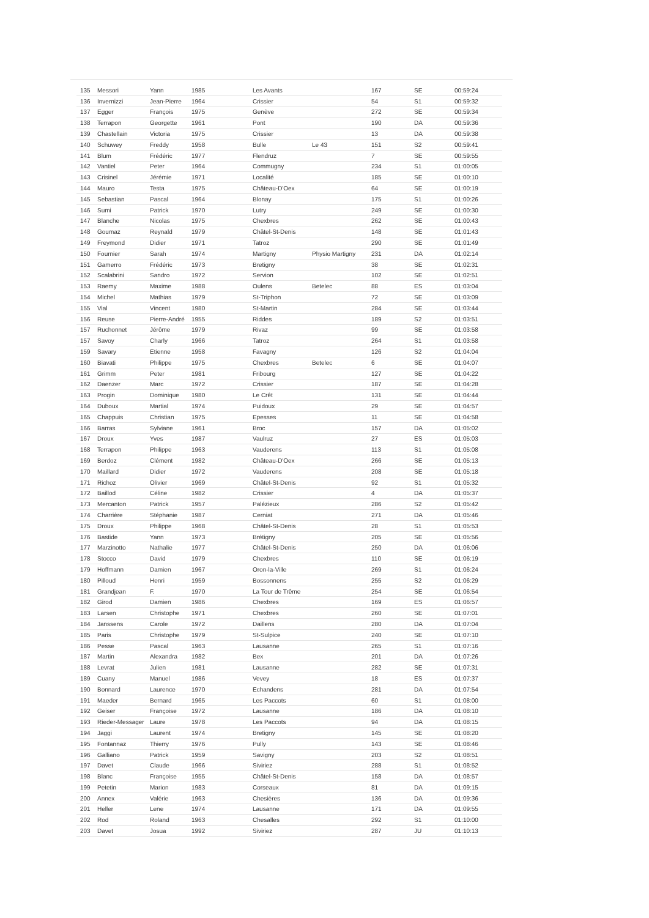| 135 | Messori | Yann | 1985 | Les Avants | | 167 | SE | 00:59:24 |
| 136 | Invernizzi | Jean-Pierre | 1964 | Crissier | | 54 | S1 | 00:59:32 |
| 137 | Egger | François | 1975 | Genève | | 272 | SE | 00:59:34 |
| 138 | Terrapon | Georgette | 1961 | Pont | | 190 | DA | 00:59:36 |
| 139 | Chastellain | Victoria | 1975 | Crissier | | 13 | DA | 00:59:38 |
| 140 | Schuwey | Freddy | 1958 | Bulle | Le 43 | 151 | S2 | 00:59:41 |
| 141 | Blum | Frédéric | 1977 | Flendruz | | 7 | SE | 00:59:55 |
| 142 | Vantiel | Peter | 1964 | Commugny | | 234 | S1 | 01:00:05 |
| 143 | Crisinel | Jérémie | 1971 | Localité | | 185 | SE | 01:00:10 |
| 144 | Mauro | Testa | 1975 | Château-D'Oex | | 64 | SE | 01:00:19 |
| 145 | Sebastian | Pascal | 1964 | Blonay | | 175 | S1 | 01:00:26 |
| 146 | Sumi | Patrick | 1970 | Lutry | | 249 | SE | 01:00:30 |
| 147 | Blanche | Nicolas | 1975 | Chexbres | | 262 | SE | 01:00:43 |
| 148 | Goumaz | Reynald | 1979 | Châtel-St-Denis | | 148 | SE | 01:01:43 |
| 149 | Freymond | Didier | 1971 | Tatroz | | 290 | SE | 01:01:49 |
| 150 | Fournier | Sarah | 1974 | Martigny | Physio Martigny | 231 | DA | 01:02:14 |
| 151 | Gamerro | Frédéric | 1973 | Bretigny | | 38 | SE | 01:02:31 |
| 152 | Scalabrini | Sandro | 1972 | Servion | | 102 | SE | 01:02:51 |
| 153 | Raemy | Maxime | 1988 | Oulens | Betelec | 88 | ES | 01:03:04 |
| 154 | Michel | Mathias | 1979 | St-Triphon | | 72 | SE | 01:03:09 |
| 155 | Vial | Vincent | 1980 | St-Martin | | 284 | SE | 01:03:44 |
| 156 | Reuse | Pierre-André | 1955 | Riddes | | 189 | S2 | 01:03:51 |
| 157 | Ruchonnet | Jérôme | 1979 | Rivaz | | 99 | SE | 01:03:58 |
| 157 | Savoy | Charly | 1966 | Tatroz | | 264 | S1 | 01:03:58 |
| 159 | Savary | Etienne | 1958 | Favagny | | 126 | S2 | 01:04:04 |
| 160 | Biavati | Philippe | 1975 | Chexbres | Betelec | 6 | SE | 01:04:07 |
| 161 | Grimm | Peter | 1981 | Fribourg | | 127 | SE | 01:04:22 |
| 162 | Daenzer | Marc | 1972 | Crissier | | 187 | SE | 01:04:28 |
| 163 | Progin | Dominique | 1980 | Le Crêt | | 131 | SE | 01:04:44 |
| 164 | Duboux | Martial | 1974 | Puidoux | | 29 | SE | 01:04:57 |
| 165 | Chappuis | Christian | 1975 | Epesses | | 11 | SE | 01:04:58 |
| 166 | Barras | Sylviane | 1961 | Broc | | 157 | DA | 01:05:02 |
| 167 | Droux | Yves | 1987 | Vaulruz | | 27 | ES | 01:05:03 |
| 168 | Terrapon | Philippe | 1963 | Vauderens | | 113 | S1 | 01:05:08 |
| 169 | Berdoz | Clément | 1982 | Château-D'Oex | | 266 | SE | 01:05:13 |
| 170 | Maillard | Didier | 1972 | Vauderens | | 208 | SE | 01:05:18 |
| 171 | Richoz | Olivier | 1969 | Châtel-St-Denis | | 92 | S1 | 01:05:32 |
| 172 | Baillod | Céline | 1982 | Crissier | | 4 | DA | 01:05:37 |
| 173 | Mercanton | Patrick | 1957 | Palézieux | | 286 | S2 | 01:05:42 |
| 174 | Charrière | Stéphanie | 1987 | Cerniat | | 271 | DA | 01:05:46 |
| 175 | Droux | Philippe | 1968 | Châtel-St-Denis | | 28 | S1 | 01:05:53 |
| 176 | Bastide | Yann | 1973 | Brétigny | | 205 | SE | 01:05:56 |
| 177 | Marzinotto | Nathalie | 1977 | Châtel-St-Denis | | 250 | DA | 01:06:06 |
| 178 | Stocco | David | 1979 | Chexbres | | 110 | SE | 01:06:19 |
| 179 | Hoffmann | Damien | 1967 | Oron-la-Ville | | 269 | S1 | 01:06:24 |
| 180 | Pilloud | Henri | 1959 | Bossonnens | | 255 | S2 | 01:06:29 |
| 181 | Grandjean | F. | 1970 | La Tour de Trême | | 254 | SE | 01:06:54 |
| 182 | Girod | Damien | 1986 | Chexbres | | 169 | ES | 01:06:57 |
| 183 | Larsen | Christophe | 1971 | Chexbres | | 260 | SE | 01:07:01 |
| 184 | Janssens | Carole | 1972 | Daillens | | 280 | DA | 01:07:04 |
| 185 | Paris | Christophe | 1979 | St-Sulpice | | 240 | SE | 01:07:10 |
| 186 | Pesse | Pascal | 1963 | Lausanne | | 265 | S1 | 01:07:16 |
| 187 | Martin | Alexandra | 1982 | Bex | | 201 | DA | 01:07:26 |
| 188 | Levrat | Julien | 1981 | Lausanne | | 282 | SE | 01:07:31 |
| 189 | Cuany | Manuel | 1986 | Vevey | | 18 | ES | 01:07:37 |
| 190 | Bonnard | Laurence | 1970 | Echandens | | 281 | DA | 01:07:54 |
| 191 | Maeder | Bernard | 1965 | Les Paccots | | 60 | S1 | 01:08:00 |
| 192 | Geiser | Françoise | 1972 | Lausanne | | 186 | DA | 01:08:10 |
| 193 | Rieder-Messager | Laure | 1978 | Les Paccots | | 94 | DA | 01:08:15 |
| 194 | Jaggi | Laurent | 1974 | Bretigny | | 145 | SE | 01:08:20 |
| 195 | Fontannaz | Thierry | 1976 | Pully | | 143 | SE | 01:08:46 |
| 196 | Galliano | Patrick | 1959 | Savigny | | 203 | S2 | 01:08:51 |
| 197 | Davet | Claude | 1966 | Siviriez | | 288 | S1 | 01:08:52 |
| 198 | Blanc | Françoise | 1955 | Châtel-St-Denis | | 158 | DA | 01:08:57 |
| 199 | Petetin | Marion | 1983 | Corseaux | | 81 | DA | 01:09:15 |
| 200 | Annex | Valérie | 1963 | Chesières | | 136 | DA | 01:09:36 |
| 201 | Heller | Lene | 1974 | Lausanne | | 171 | DA | 01:09:55 |
| 202 | Rod | Roland | 1963 | Chesalles | | 292 | S1 | 01:10:00 |
| 203 | Davet | Josua | 1992 | Siviriez | | 287 | JU | 01:10:13 |